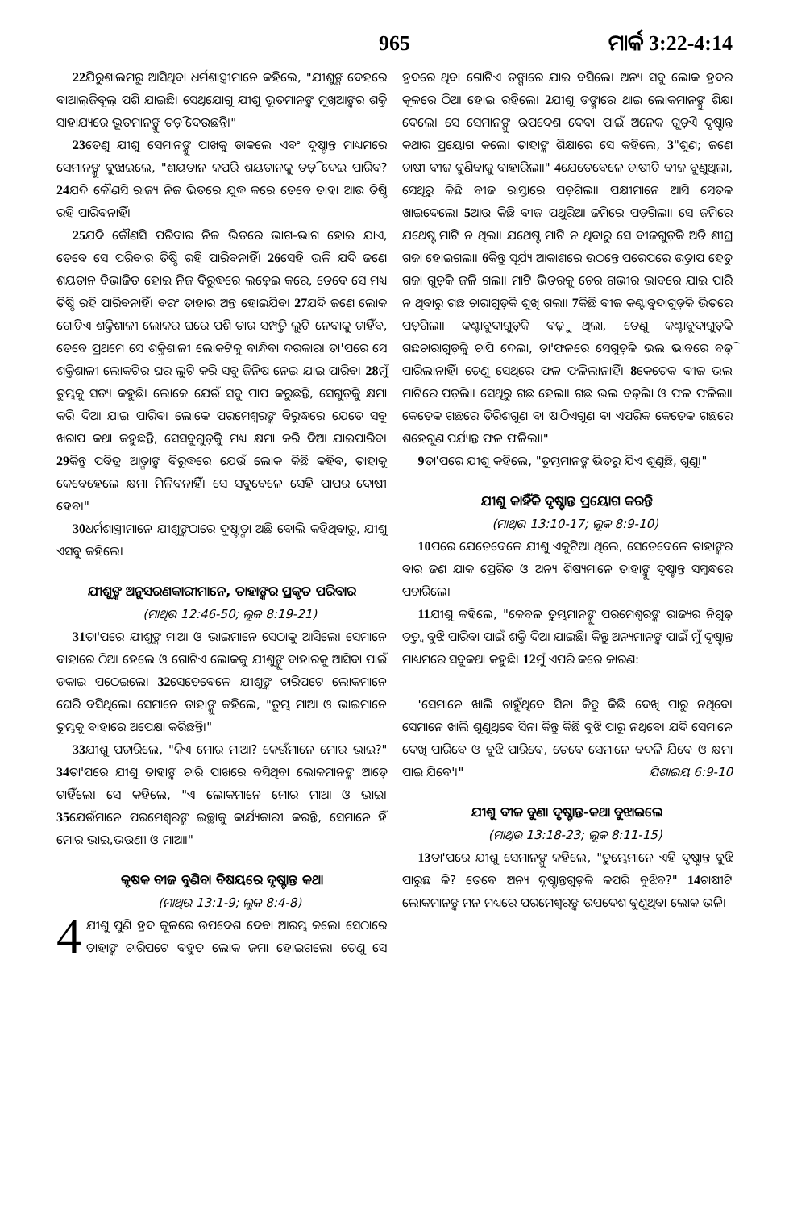965 ମାର୍କ 3:22-4:14
22ଯିରୁଶାଲମରୁ ଆସିଥିବା ଧର୍ମଶାସ୍ତ୍ରୀମାନେ କହିଲେ, "ଯୀଶୁଙ୍କ ଦେହରେ ବାଆଲ୍‌ଜିବୂଲ୍ ପଶି ଯାଇଛି। ସେଥିଯୋଗୁ ଯୀଶୁ ଭୂତମାନଙ୍କ ମୁଖିଆଙ୍କର ଶକ୍ତି ସାହାଯ୍ୟରେ ଭୂତମାନଙ୍କୁ ତଡ଼ି ଦେଉଛନ୍ତି।"
23ତେଣୁ ଯୀଶୁ ସେମାନଙ୍କୁ ପାଖକୁ ଡାକଲେ ଏବଂ ଦୃଷ୍ଟାନ୍ତ ମାଧ୍ୟମରେ ସେମାନଙ୍କୁ ବୁଝାଇଲେ, "ଶୟତାନ କପରି ଶୟତାନକୁ ତଡ଼ି ଦେଇ ପାରିବ? 24ଯଦି କୌଣସି ରାଜ୍ୟ ନିଜ ଭିତରେ ଯୁଦ୍ଧ କରେ ତେବେ ତାହା ଆଉ ତିଷ୍ଠି ରହି ପାରିବନାହିଁ।
25ଯଦି କୌଣସି ପରିବାର ନିଜ ଭିତରେ ଭାଗ-ଭାଗ ହୋଇ ଯାଏ, ତେବେ ସେ ପରିବାର ତିଷ୍ଠି ରହି ପାରିବନାହିଁ। 26ସେହି ଭଳି ଯଦି ଜଣେ ଶୟତାନ ବିଭାଜିତ ହୋଇ ନିଜ ବିରୁଦ୍ଧରେ ଲଢ଼େଇ କରେ, ତେବେ ସେ ମଧ୍ୟ ତିଷ୍ଠି ରହି ପାରିବନାହିଁ। ବରଂ ତାହାର ଅନ୍ତ ହୋଇଯିବ। 27ଯଦି ଜଣେ ଲୋକ ଗୋଟିଏ ଶକ୍ତିଶାଳୀ ଲୋକର ଘରେ ପଶି ତାର ସମ୍ପତ୍ତି ଲୁଟି ନେବାକୁ ଚାହିଁବ, ତେବେ ପ୍ରଥମେ ସେ ଶକ୍ତିଶାଳୀ ଲୋକଟିକୁ ବାନ୍ଧିବା ଦରକାର। ତା'ପରେ ସେ ଶକ୍ତିଶାଳୀ ଲୋକଟିର ଘର ଲୁଟି କରି ସବୁ ଜିନିଷ ନେଇ ଯାଇ ପାରିବ। 28ମୁଁ ତୁମ୍ଭକୁ ସତ୍ୟ କହୁଛି। ଲୋକେ ଯେଉଁ ସବୁ ପାପ କରୁଛନ୍ତି, ସେଗୁଡ଼ିକୁ କ୍ଷମା କରି ଦିଆ ଯାଇ ପାରିବ। ଲୋକେ ପରମେଶ୍ୱରଙ୍କ ବିରୁଦ୍ଧରେ ଯେତେ ସବୁ ଖରାପ କଥା କହୁଛନ୍ତି, ସେସବୁଗୁଡ଼ିକୁ ମଧ୍ୟ କ୍ଷମା କରି ଦିଆ ଯାଇପାରିବ। 29କିନ୍ତୁ ପବିତ୍ର ଆତ୍ମାଙ୍କ ବିରୁଦ୍ଧରେ ଯେଉଁ ଲୋକ କିଛି କହିବ, ତାହାକୁ କେବେହେଲେ କ୍ଷମା ମିଳିବନାହିଁ। ସେ ସବୁବେଳେ ସେହି ପାପର ଦୋଷୀ ହେବ।"
30ଧର୍ମଶାସ୍ତ୍ରୀମାନେ ଯୀଶୁଙ୍କଠାରେ ଦୁଷ୍ଟାତ୍ମା ଅଛି ବୋଲି କହିଥିବାରୁ, ଯୀଶୁ ଏସବୁ କହିଲେ।
ଯୀଶୁଙ୍କ ଅନୁସରଣକାରୀମାନେ, ତାହାଙ୍କର ପ୍ରକୃତ ପରିବାର
(ମାଥିଉ 12:46-50; ଲୂକ 8:19-21)
31ତା'ପରେ ଯୀଶୁଙ୍କ ମାଆ ଓ ଭାଇମାନେ ସେଠାକୁ ଆସିଲେ। ସେମାନେ ବାହାରେ ଠିଆ ହେଲେ ଓ ଗୋଟିଏ ଲୋକକୁ ଯୀଶୁଙ୍କୁ ବାହାରକୁ ଆସିବା ପାଇଁ ଡକାଇ ପଠେଇଲେ। 32ସେତେବେଳେ ଯୀଶୁଙ୍କ ଚାରିପଟେ ଲୋକମାନେ ଘେରି ବସିଥିଲେ। ସେମାନେ ତାହାଙ୍କୁ କହିଲେ, "ତୁମ୍ଭ ମାଆ ଓ ଭାଇମାନେ ତୁମ୍ଭକୁ ବାହାରେ ଅପେକ୍ଷା କରିଛନ୍ତି।"
33ଯୀଶୁ ପଚାରିଲେ, "କିଏ ମୋର ମାଆ? କେଉଁମାନେ ମୋର ଭାଇ?" 34ତା'ପରେ ଯୀଶୁ ତାହାଙ୍କ ଚାରି ପାଖରେ ବସିଥିବା ଲୋକମାନଙ୍କ ଆଡ଼େ ଚାହିଁଲେ। ସେ କହିଲେ, "ଏ ଲୋକମାନେ ମୋର ମାଆ ଓ ଭାଇ। 35ଯେଉଁମାନେ ପରମେଶ୍ୱରଙ୍କ ଇଚ୍ଛାକୁ କାର୍ଯ୍ୟକାରୀ କରନ୍ତି, ସେମାନେ ହିଁ ମୋର ଭାଇ,ଭଉଣୀ ଓ ମାଆ।"
କୃଷକ ବୀଜ ବୁଣିବା ବିଷୟରେ ଦୃଷ୍ଟାନ୍ତ କଥା
(ମାଥିଉ 13:1-9; ଲୂକ 8:4-8)
4 ଯୀଶୁ ପୁଣି ହ୍ରଦ କୂଳରେ ଉପଦେଶ ଦେବା ଆରମ୍ଭ କଲେ। ସେଠାରେ ତାହାଙ୍କ ଚାରିପଟେ ବହୁତ ଲୋକ ଜମା ହୋଇଗଲେ। ତେଣୁ ସେ ହ୍ରଦରେ ଥିବା ଗୋଟିଏ ଡଙ୍ଗାରେ ଯାଇ ବସିଲେ। ଅନ୍ୟ ସବୁ ଲୋକ ହ୍ରଦର କୂଳରେ ଠିଆ ହୋଇ ରହିଲେ। 2ଯୀଶୁ ଡଙ୍ଗାରେ ଥାଇ ଲୋକମାନଙ୍କୁ ଶିକ୍ଷା ଦେଲେ। ସେ ସେମାନଙ୍କୁ ଉପଦେଶ ଦେବା ପାଇଁ ଅନେକ ଗୁଡ଼ିଏ ଦୃଷ୍ଟାନ୍ତ କଥାର ପ୍ରୟୋଗ କଲେ। ତାହାଙ୍କ ଶିକ୍ଷାରେ ସେ କହିଲେ, 3"ଶୁଣ; ଜଣେ ଚାଷୀ ବୀଜ ବୁଣିବାକୁ ବାହାରିଲା।" 4ଯେତେବେଳେ ଚାଷୀଟି ବୀଜ ବୁଣୁଥିଲା, ସେଥିରୁ କିଛି ବୀଜ ରାସ୍ତାରେ ପଡ଼ିଗଲା। ପକ୍ଷୀମାନେ ଆସି ସେତକ ଖାଇଦେଲେ। 5ଆଉ କିଛି ବୀଜ ପଥୁରିଆ ଜମିରେ ପଡ଼ିଗଲା। ସେ ଜମିରେ ଯଥେଷ୍ଟ ମାଟି ନ ଥିଲା। ଯଥେଷ୍ଟ ମାଟି ନ ଥିବାରୁ ସେ ବୀଜଗୁଡ଼ିକ ଅତି ଶୀଘ୍ର ଗଜା ହୋଇଗଲା। 6କିନ୍ତୁ ସୂର୍ଯ୍ୟ ଆକାଶରେ ଉଠନ୍ତେ ପରେପରେ ଉତ୍ତାପ ହେତୁ ଗଜା ଗୁଡ଼ିକ ଜଳି ଗଲା। ମାଟି ଭିତରକୁ ଚେର ଗଭୀର ଭାବରେ ଯାଇ ପାରି ନ ଥିବାରୁ ଗଛ ଚାରାଗୁଡ଼ିକ ଶୁଖି ଗଲା। 7କିଛି ବୀଜ କଣ୍ଟାବୁଦାଗୁଡ଼ିକ ଭିତରେ ପଡ଼ିଗଲା। କଣ୍ଟାବୁଦାଗୁଡ଼ିକ ବଢ଼ୁ ଥିଲା, ତେଣୁ କଣ୍ଟାବୁଦାଗୁଡ଼ିକ ଗଛଚାରାଗୁଡ଼ିକୁ ଚାପି ଦେଲା, ତା'ଫଳରେ ସେଗୁଡ଼ିକ ଭଲ ଭାବରେ ବଢ଼ି ପାରିଲାନାହିଁ। ତେଣୁ ସେଥିରେ ଫଳ ଫଳିଲାନାହିଁ। 8କେତେକ ବୀଜ ଭଲ ମାଟିରେ ପଡ଼ିଲା। ସେଥିରୁ ଗଛ ହେଲା। ଗଛ ଭଲ ବଢ଼ିଲା ଓ ଫଳ ଫଳିଲା। କେତେକ ଗଛରେ ତିରିଶଗୁଣ ବା ଷାଠିଏଗୁଣ ବା ଏପରିକ କେତେକ ଗଛରେ ଶହେଗୁଣ ପର୍ଯ୍ୟନ୍ତ ଫଳ ଫଳିଲା।"
9ତା'ପରେ ଯୀଶୁ କହିଲେ, "ତୁମ୍ଭମାନଙ୍କ ଭିତରୁ ଯିଏ ଶୁଣୁଛି, ଶୁଣୁ।"
ଯୀଶୁ କାହିଁକି ଦୃଷ୍ଟାନ୍ତ ପ୍ରୟୋଗ କରନ୍ତି
(ମାଥିଉ 13:10-17; ଲୂକ 8:9-10)
10ପରେ ଯେତେବେଳେ ଯୀଶୁ ଏକୁଟିଆ ଥିଲେ, ସେତେବେଳେ ତାହାଙ୍କର ବାର ଜଣ ଯାକ ପ୍ରେରିତ ଓ ଅନ୍ୟ ଶିଷ୍ୟମାନେ ତାହାଙ୍କୁ ଦୃଷ୍ଟାନ୍ତ ସମ୍ବନ୍ଧରେ ପଚାରିଲେ।
11ଯୀଶୁ କହିଲେ, "କେବଳ ତୁମ୍ଭମାନଙ୍କୁ ପରମେଶ୍ୱରଙ୍କ ରାଜ୍ୟର ନିଗୁଢ଼ ତତ୍ତ୍ୱ ବୁଝି ପାରିବା ପାଇଁ ଶକ୍ତି ଦିଆ ଯାଇଛି। କିନ୍ତୁ ଅନ୍ୟମାନଙ୍କ ପାଇଁ ମୁଁ ଦୃଷ୍ଟାନ୍ତ ମାଧ୍ୟମରେ ସବୁକଥା କହୁଛି। 12ମୁଁ ଏପରି କରେ କାରଣ:
'ସେମାନେ ଖାଲି ଚାହୁଁଥିବେ ସିନା କିନ୍ତୁ କିଛି ଦେଖି ପାରୁ ନଥିବେ। ସେମାନେ ଖାଲି ଶୁଣୁଥିବେ ସିନା କିନ୍ତୁ କିଛି ବୁଝି ପାରୁ ନଥିବେ। ଯଦି ସେମାନେ ଦେଖି ପାରିବେ ଓ ବୁଝି ପାରିବେ, ତେବେ ସେମାନେ ବଦଳି ଯିବେ ଓ କ୍ଷମା ପାଇ ଯିବେ'।" ଯିଶାଇୟ 6:9-10
ଯୀଶୁ ବୀଜ ବୁଣା ଦୃଷ୍ଟାନ୍ତ-କଥା ବୁଝାଇଲେ
(ମାଥିଉ 13:18-23; ଲୂକ 8:11-15)
13ତା'ପରେ ଯୀଶୁ ସେମାନଙ୍କୁ କହିଲେ, "ତୁମ୍ଭେମାନେ ଏହି ଦୃଷ୍ଟାନ୍ତ ବୁଝି ପାରୁଛ କି? ତେବେ ଅନ୍ୟ ଦୃଷ୍ଟାନ୍ତଗୁଡ଼ିକ କପରି ବୁଝିବ?" 14ଚାଷୀଟି ଲୋକମାନଙ୍କ ମନ ମଧ୍ୟରେ ପରମେଶ୍ୱରଙ୍କ ଉପଦେଶ ବୁଣୁଥିବା ଲୋକ ଭଳି।